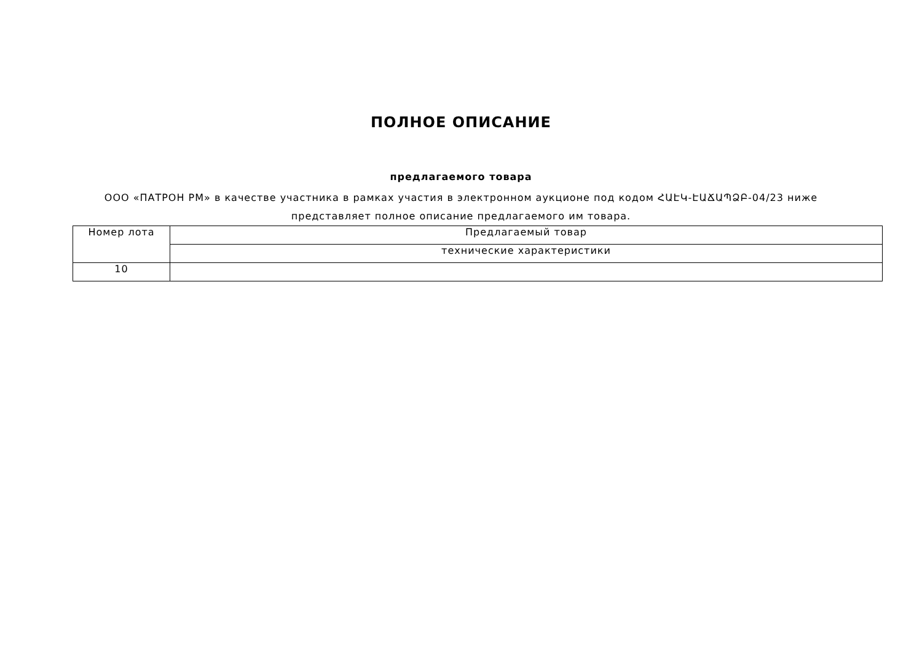ПОЛНОЕ ОПИСАНИЕ
предлагаемого товара
ООО «ПАТРОН РМ» в качестве участника в рамках участия в электронном аукционе под кодом ՀԱԷԿ-ԷԱՃԱՊՁԲ-04/23 ниже представляет полное описание предлагаемого им товара.
| Номер лота | Предлагаемый товар |
| --- | --- |
| | технические характеристики |
| 10 | |